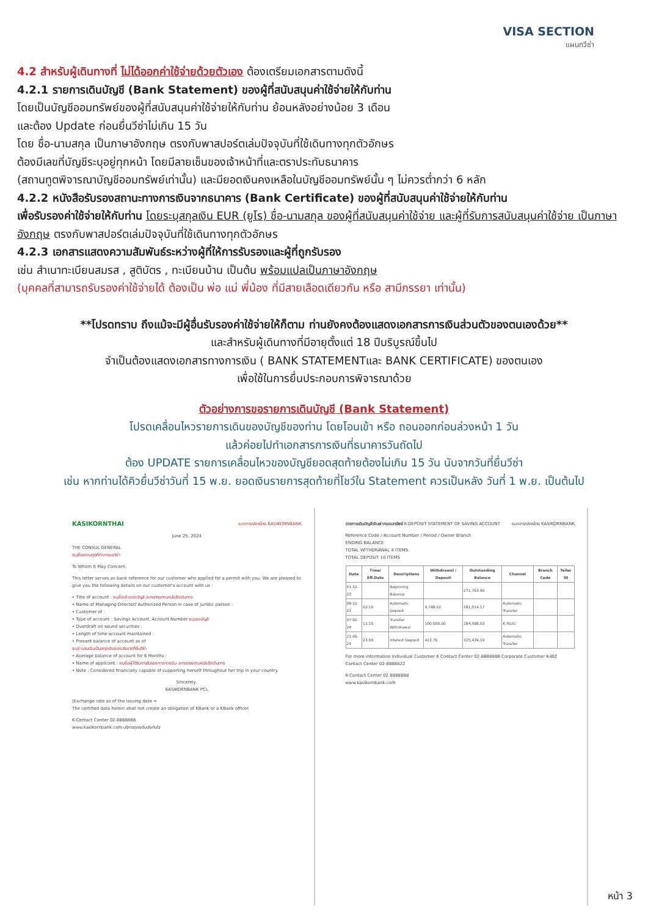VISA SECTION
แผนกวีซ่า
4.2 สำหรับผู้เดินทางที่ ไม่ได้ออกค่าใช้จ่ายด้วยตัวเอง ต้องเตรียมเอกสารตามดังนี้
4.2.1 รายการเดินบัญชี (Bank Statement) ของผู้ที่สนับสนุนค่าใช้จ่ายให้กับท่าน
โดยเป็นบัญชีออมทรัพย์ของผู้ที่สนับสนุนค่าใช้จ่ายให้กับท่าน ย้อนหลังอย่างน้อย 3 เดือน
และต้อง Update ก่อนยื่นวีซ่าไม่เกิน 15 วัน
โดย ชื่อ-นามสกุล เป็นภาษาอังกฤษ ตรงกับพาสปอร์ตเล่มปัจจุบันที่ใช้เดินทางทุกตัวอักษร
ต้องมีเลขที่บัญชีระบุอยู่ทุกหน้า โดยมีลายเซ็นของเจ้าหน้าที่และตราประทับธนาคาร
(สถานทูตพิจารณาบัญชีออมทรัพย์เท่านั้น) และมียอดเงินคงเหลือในบัญชีออมทรัพย์นั้น ๆ ไม่ควรต่ำกว่า 6 หลัก
4.2.2 หนังสือรับรองสถานะทางการเงินจากธนาคาร (Bank Certificate) ของผู้ที่สนับสนุนค่าใช้จ่ายให้กับท่าน
เพื่อรับรองค่าใช้จ่ายให้กับท่าน โดยระบุสกุลเงิน EUR (ยูโร) ชื่อ-นามสกุล ของผู้ที่สนับสนุนค่าใช้จ่าย และผู้ที่รับการสนับสนุนค่าใช้จ่าย เป็นภาษาอังกฤษ ตรงกับพาสปอร์ตเล่มปัจจุบันที่ใช้เดินทางทุกตัวอักษร
4.2.3 เอกสารแสดงความสัมพันธ์ระหว่างผู้ที่ให้การรับรองและผู้ที่ถูกรับรอง
เช่น สำเนาทะเบียนสมรส , สูติบัตร , ทะเบียนบ้าน เป็นต้น พร้อมแปลเป็นภาษาอังกฤษ
(บุคคลที่สามารถรับรองค่าใช้จ่ายได้ ต้องเป็น พ่อ แม่ พี่น้อง ที่มีสายเลือดเดียวกัน หรือ สามีภรรยา เท่านั้น)
**โปรดทราบ ถึงแม้จะมีผู้อื่นรับรองค่าใช้จ่ายให้ก็ตาม ท่านยังคงต้องแสดงเอกสารการเงินส่วนตัวของตนเองด้วย**
และสำหรับผู้เดินทางที่มีอายุตั้งแต่ 18 ปีบริบูรณ์ขึ้นไป
จำเป็นต้องแสดงเอกสารทางการเงิน ( BANK STATEMENTและ BANK CERTIFICATE) ของตนเอง
เพื่อใช้ในการยื่นประกอบการพิจารณาด้วย
ตัวอย่างการขอรายการเดินบัญชี (Bank Statement)
โปรดเคลื่อนไหวรายการเดินของบัญชีของท่าน โดยโอนเข้า หรือ ถอนออกก่อนล่วงหน้า 1 วัน
แล้วค่อยไปทำเอกสารการเงินที่ธนาคารวันถัดไป
ต้อง UPDATE รายการเคลื่อนไหวของบัญชียอดสุดท้ายต้องไม่เกิน 15 วัน นับจากวันที่ยื่นวีซ่า
เช่น หากท่านได้คิวยื่นวีซ่าวันที่ 15 พ.ย. ยอดเงินรายการสุดท้ายที่โชว์ใน Statement ควรเป็นหลัง วันที่ 1 พ.ย. เป็นต้นไป
KASIKORNTHAI ธนาคารกสิกรไทย KASIKORNBANK
June 25, 2024
THE CONSUL GENERAL
ระบุชื่อสถานทูตที่ทำการขอวีซ่า
To Whom It May Concern,
This letter serves as bank reference for our customer who applied for a permit with you. We are pleased to give you the following details on our customer's account with us :
• Title of account : ระบุชื่อเจ้าของบัญชี สะกดตรงตามหนังสือเดินทาง
• Name of Managing Director/ Authorized Person in case of juristic person :
• Customer of :
• Type of account : Savings Account, Account Number ระบุเลขบัญชี
• Overdraft on sound securities :
• Length of time account maintained :
• Present balance of account as of
ระบุจำนวนเงินเป็นสกุลเงินของประเทศที่ยื่นวีซ่า
• Average balance of account for 6 Months :
• Name of applicant : ระบุชื่อผู้ได้รับการรับรองทางการเงิน สะกดตรงตามหนังสือเดินทาง
• Note : Considered financially capable of supporting herself throughout her trip in your country.
Sincerely,
KASIKORNBANK PCL
(Exchange rate as of the issuing date =
The certified data herein shall not create an obligation of KBank or a KBank officer.
K-Contact Center 02-8888888
www.kasikornbank.com บริการทุกระดับประทับใจ
รายการเดินบัญชีเงินฝากออมทรัพย์ K-DEPOSIT STATEMENT OF SAVING ACCOUNT ธนาคารกสิกรไทย KASIKORNBANK
Reference Code / Account Number / Period / Owner Branch
ENDING BALANCE
TOTAL WITHDRAWAL 4 ITEMS
TOTAL DEPOSIT 10 ITEMS
| Date | Time/ Eff.Date | Descriptions | Withdrawal / Deposit | Outstanding Balance | Channel | Branch Code | Teller ID |
| --- | --- | --- | --- | --- | --- | --- | --- |
| 01-12-23 | | Beginning Balance | | 271,763.90 | | | |
| 08-12-23 | 02:10 | Automatic Deposit | 9,748.22 | 281,514.17 | Automatic Transfer | | |
| 07-02-24 | 11:15 | Transfer Withdrawal | 100,000.00 | 184,588.03 | K PLUS | | |
| 21-06-24 | 23:59 | Interest Deposit | 423.76 | 125,439.19 | Automatic Transfer | | |
For more information Individual Customer K Contact Center 02-8888888 Corporate Customer K-BIZ Contact Center 02-8888822
K-Contact Center 02 8888888
www.kasikornbank.com
หน้า 3